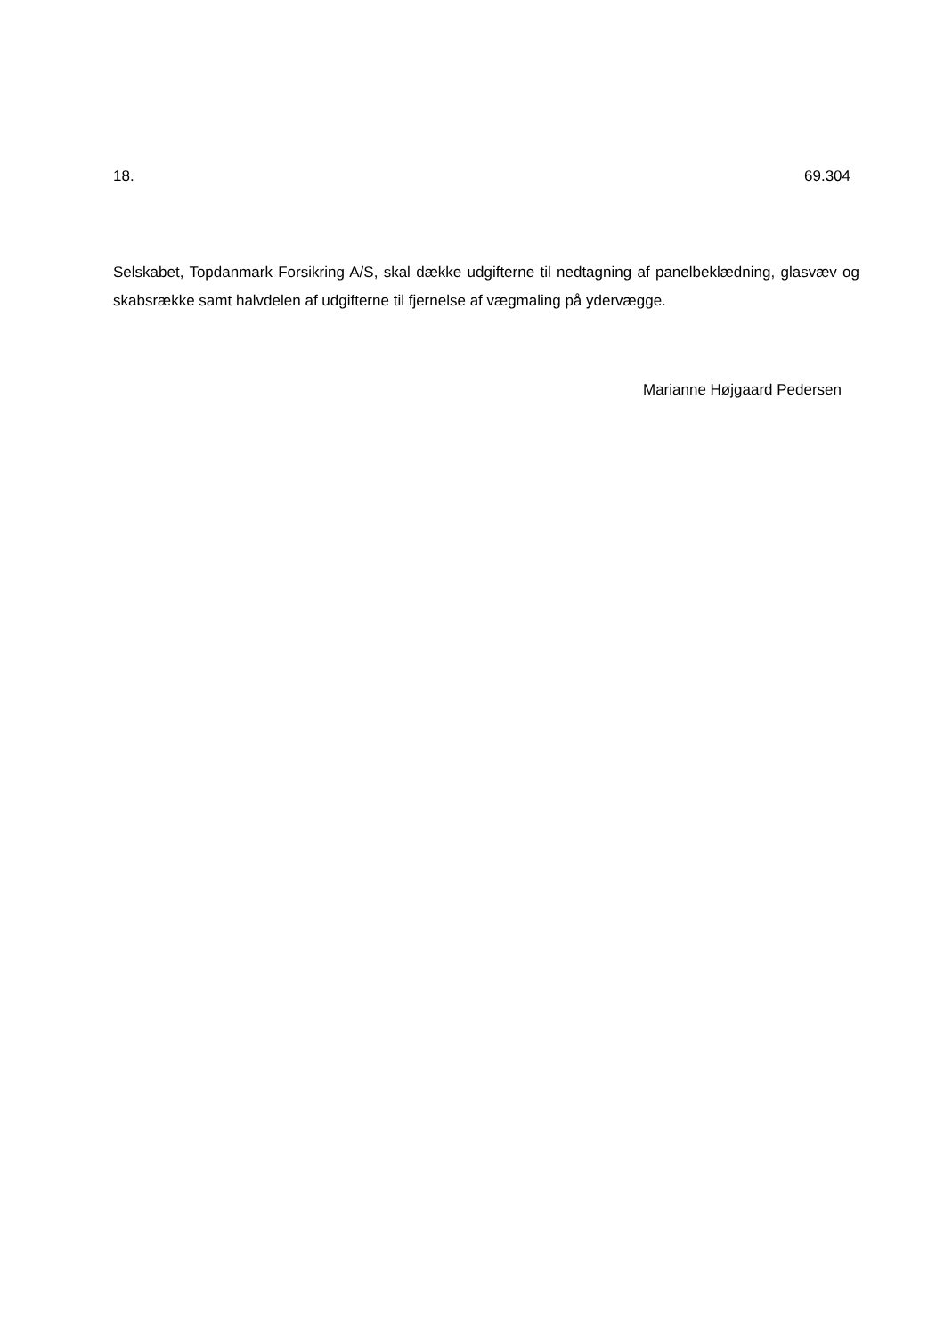18. 69.304
Selskabet, Topdanmark Forsikring A/S, skal dække udgifterne til nedtagning af panel­beklædning, glasvæv og skabsrække samt halvdelen af udgifterne til fjernelse af væg­maling på ydervægge.
Marianne Højgaard Pedersen